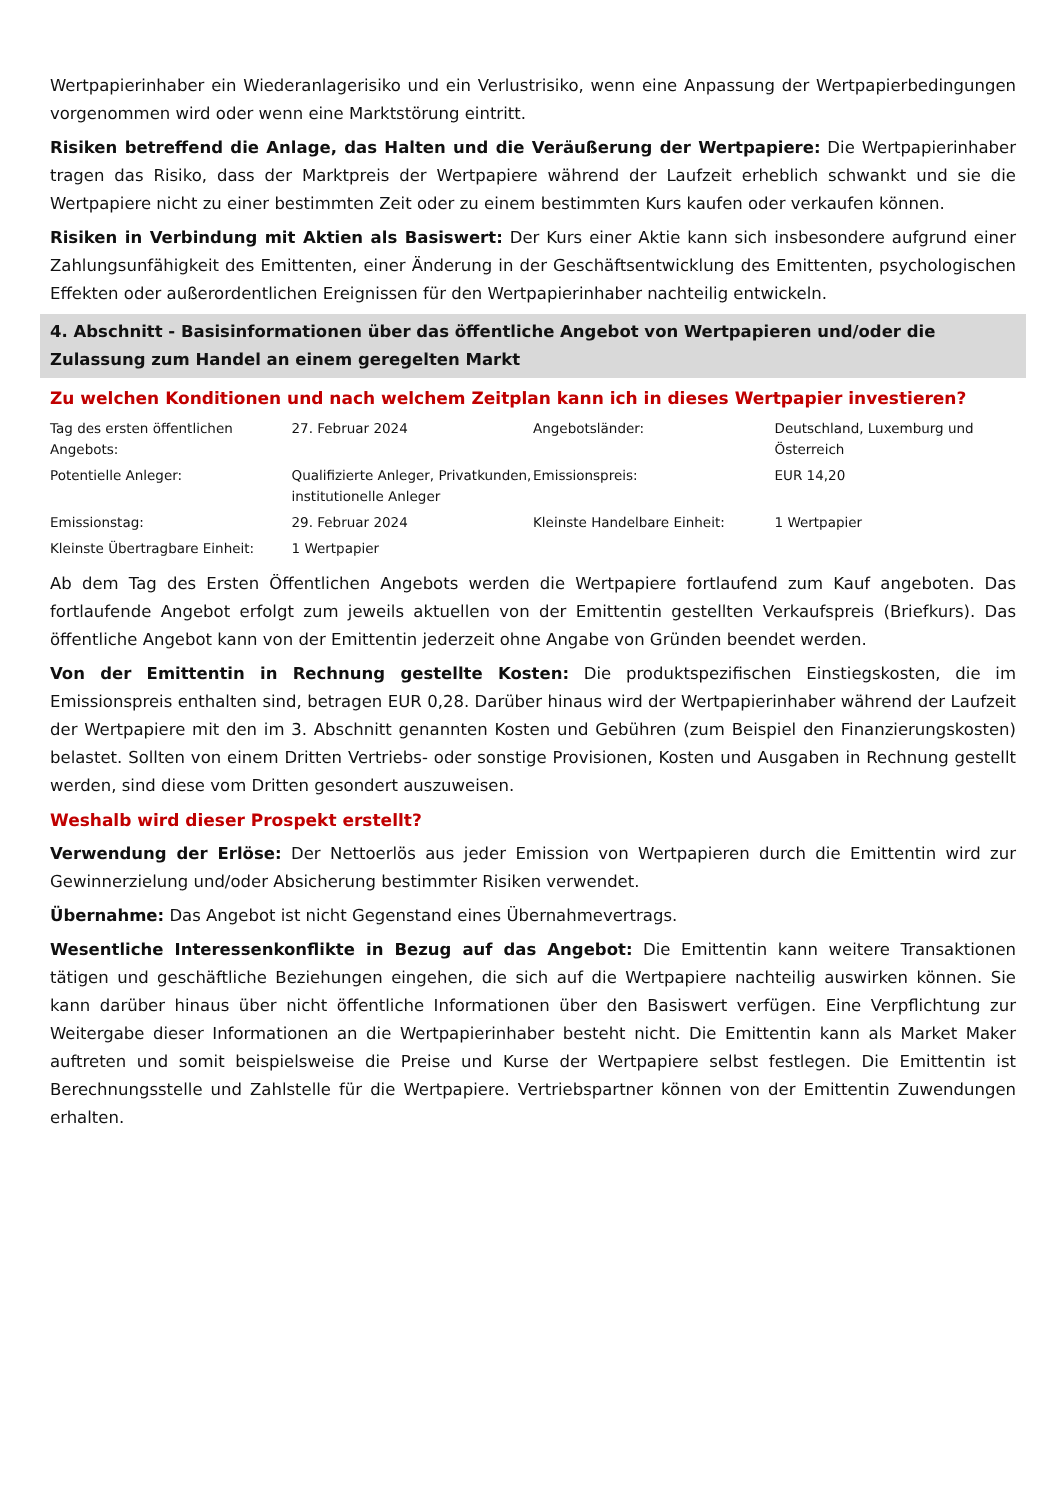Wertpapierinhaber ein Wiederanlagerisiko und ein Verlustrisiko, wenn eine Anpassung der Wertpapierbedingungen vorgenommen wird oder wenn eine Marktstörung eintritt.
Risiken betreffend die Anlage, das Halten und die Veräußerung der Wertpapiere: Die Wertpapierinhaber tragen das Risiko, dass der Marktpreis der Wertpapiere während der Laufzeit erheblich schwankt und sie die Wertpapiere nicht zu einer bestimmten Zeit oder zu einem bestimmten Kurs kaufen oder verkaufen können.
Risiken in Verbindung mit Aktien als Basiswert: Der Kurs einer Aktie kann sich insbesondere aufgrund einer Zahlungsunfähigkeit des Emittenten, einer Änderung in der Geschäftsentwicklung des Emittenten, psychologischen Effekten oder außerordentlichen Ereignissen für den Wertpapierinhaber nachteilig entwickeln.
4. Abschnitt - Basisinformationen über das öffentliche Angebot von Wertpapieren und/oder die Zulassung zum Handel an einem geregelten Markt
Zu welchen Konditionen und nach welchem Zeitplan kann ich in dieses Wertpapier investieren?
| Tag des ersten öffentlichen Angebots: | 27. Februar 2024 | Angebotsländer: | Deutschland, Luxemburg und Österreich |
| Potentielle Anleger: | Qualifizierte Anleger, Privatkunden, institutionelle Anleger | Emissionspreis: | EUR 14,20 |
| Emissionstag: | 29. Februar 2024 | Kleinste Handelbare Einheit: | 1 Wertpapier |
| Kleinste Übertragbare Einheit: | 1 Wertpapier | | |
Ab dem Tag des Ersten Öffentlichen Angebots werden die Wertpapiere fortlaufend zum Kauf angeboten. Das fortlaufende Angebot erfolgt zum jeweils aktuellen von der Emittentin gestellten Verkaufspreis (Briefkurs). Das öffentliche Angebot kann von der Emittentin jederzeit ohne Angabe von Gründen beendet werden.
Von der Emittentin in Rechnung gestellte Kosten: Die produktspezifischen Einstiegskosten, die im Emissionspreis enthalten sind, betragen EUR 0,28. Darüber hinaus wird der Wertpapierinhaber während der Laufzeit der Wertpapiere mit den im 3. Abschnitt genannten Kosten und Gebühren (zum Beispiel den Finanzierungskosten) belastet. Sollten von einem Dritten Vertriebs- oder sonstige Provisionen, Kosten und Ausgaben in Rechnung gestellt werden, sind diese vom Dritten gesondert auszuweisen.
Weshalb wird dieser Prospekt erstellt?
Verwendung der Erlöse: Der Nettoerlös aus jeder Emission von Wertpapieren durch die Emittentin wird zur Gewinnerzielung und/oder Absicherung bestimmter Risiken verwendet.
Übernahme: Das Angebot ist nicht Gegenstand eines Übernahmevertrags.
Wesentliche Interessenkonflikte in Bezug auf das Angebot: Die Emittentin kann weitere Transaktionen tätigen und geschäftliche Beziehungen eingehen, die sich auf die Wertpapiere nachteilig auswirken können. Sie kann darüber hinaus über nicht öffentliche Informationen über den Basiswert verfügen. Eine Verpflichtung zur Weitergabe dieser Informationen an die Wertpapierinhaber besteht nicht. Die Emittentin kann als Market Maker auftreten und somit beispielsweise die Preise und Kurse der Wertpapiere selbst festlegen. Die Emittentin ist Berechnungsstelle und Zahlstelle für die Wertpapiere. Vertriebspartner können von der Emittentin Zuwendungen erhalten.